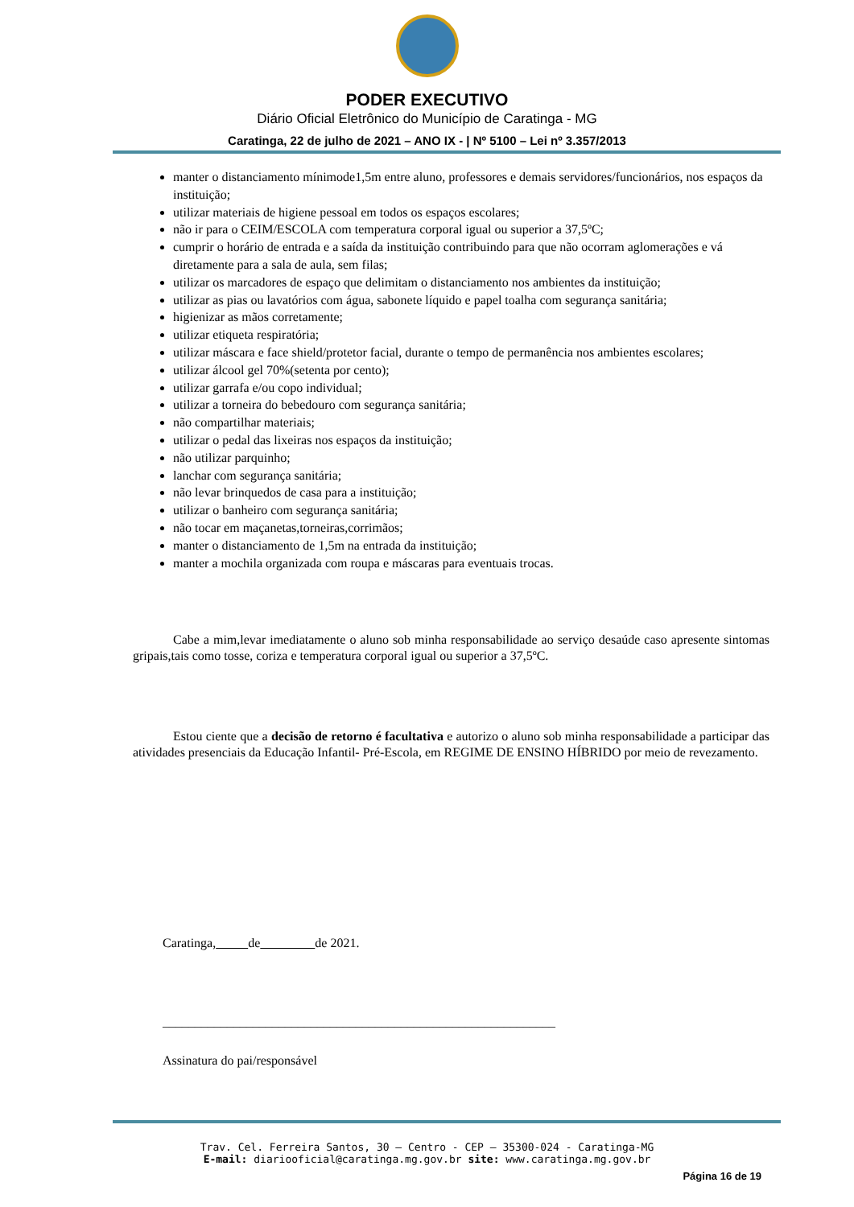PODER EXECUTIVO
Diário Oficial Eletrônico do Município de Caratinga - MG
Caratinga, 22 de julho de 2021 – ANO IX - | Nº 5100 – Lei nº 3.357/2013
manter o distanciamento mínimode1,5m entre aluno, professores e demais servidores/funcionários, nos espaços da instituição;
utilizar materiais de higiene pessoal em todos os espaços escolares;
não ir para o CEIM/ESCOLA com temperatura corporal igual ou superior a 37,5ºC;
cumprir o horário de entrada e a saída da instituição contribuindo para que não ocorram aglomerações e vá diretamente para a sala de aula, sem filas;
utilizar os marcadores de espaço que delimitam o distanciamento nos ambientes da instituição;
utilizar as pias ou lavatórios com água, sabonete líquido e papel toalha com segurança sanitária;
higienizar as mãos corretamente;
utilizar etiqueta respiratória;
utilizar máscara e face shield/protetor facial, durante o tempo de permanência nos ambientes escolares;
utilizar álcool gel 70%(setenta por cento);
utilizar garrafa e/ou copo individual;
utilizar a torneira do bebedouro com segurança sanitária;
não compartilhar materiais;
utilizar o pedal das lixeiras nos espaços da instituição;
não utilizar parquinho;
lanchar com segurança sanitária;
não levar brinquedos de casa para a instituição;
utilizar o banheiro com segurança sanitária;
não tocar em maçanetas,torneiras,corrimãos;
manter o distanciamento de 1,5m na entrada da instituição;
manter a mochila organizada com roupa e máscaras para eventuais trocas.
Cabe a mim,levar imediatamente o aluno sob minha responsabilidade ao serviço desaúde caso apresente sintomas gripais,tais como tosse, coriza e temperatura corporal igual ou superior a 37,5ºC.
Estou ciente que a decisão de retorno é facultativa e autorizo o aluno sob minha responsabilidade a participar das atividades presenciais da Educação Infantil- Pré-Escola, em REGIME DE ENSINO HÍBRIDO por meio de revezamento.
Caratinga, de de 2021.
_____________________________________________________________
Assinatura do pai/responsável
Trav. Cel. Ferreira Santos, 30 – Centro - CEP – 35300-024 - Caratinga-MG
E-mail: diariooficial@caratinga.mg.gov.br site: www.caratinga.mg.gov.br
Página 16 de 19